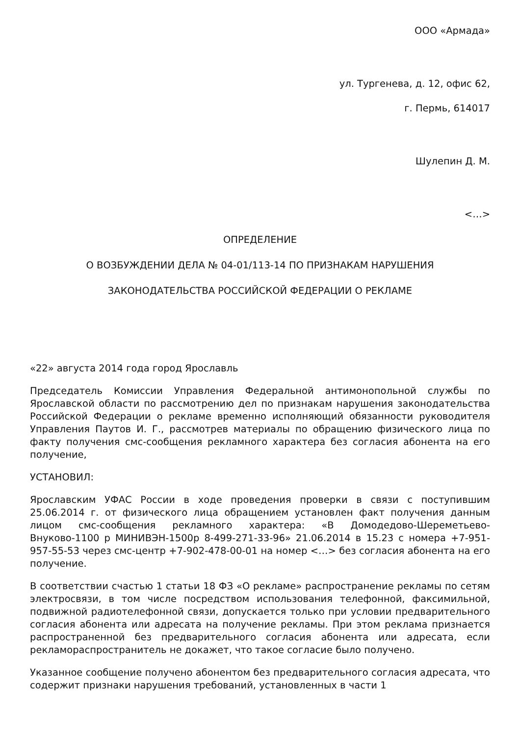ООО «Армада»
ул. Тургенева, д. 12, офис 62,
г. Пермь, 614017
Шулепин Д. М.
<…>
ОПРЕДЕЛЕНИЕ
О ВОЗБУЖДЕНИИ ДЕЛА № 04-01/113-14 ПО ПРИЗНАКАМ НАРУШЕНИЯ
ЗАКОНОДАТЕЛЬСТВА РОССИЙСКОЙ ФЕДЕРАЦИИ О РЕКЛАМЕ
«22» августа 2014 года город Ярославль
Председатель Комиссии Управления Федеральной антимонопольной службы по Ярославской области по рассмотрению дел по признакам нарушения законодательства Российской Федерации о рекламе временно исполняющий обязанности руководителя Управления Паутов И. Г., рассмотрев материалы по обращению физического лица по факту получения смс-сообщения рекламного характера без согласия абонента на его получение,
УСТАНОВИЛ:
Ярославским УФАС России в ходе проведения проверки в связи с поступившим 25.06.2014 г. от физического лица обращением установлен факт получения данным лицом смс-сообщения рекламного характера: «В Домодедово-Шереметьево-Внуково-1100 р МИНИВЭН-1500р 8-499-271-33-96» 21.06.2014 в 15.23 с номера +7-951-957-55-53 через смс-центр +7-902-478-00-01 на номер <…> без согласия абонента на его получение.
В соответствии счастью 1 статьи 18 ФЗ «О рекламе» распространение рекламы по сетям электросвязи, в том числе посредством использования телефонной, факсимильной, подвижной радиотелефонной связи, допускается только при условии предварительного согласия абонента или адресата на получение рекламы. При этом реклама признается распространенной без предварительного согласия абонента или адресата, если рекламораспространитель не докажет, что такое согласие было получено.
Указанное сообщение получено абонентом без предварительного согласия адресата, что содержит признаки нарушения требований, установленных в части 1